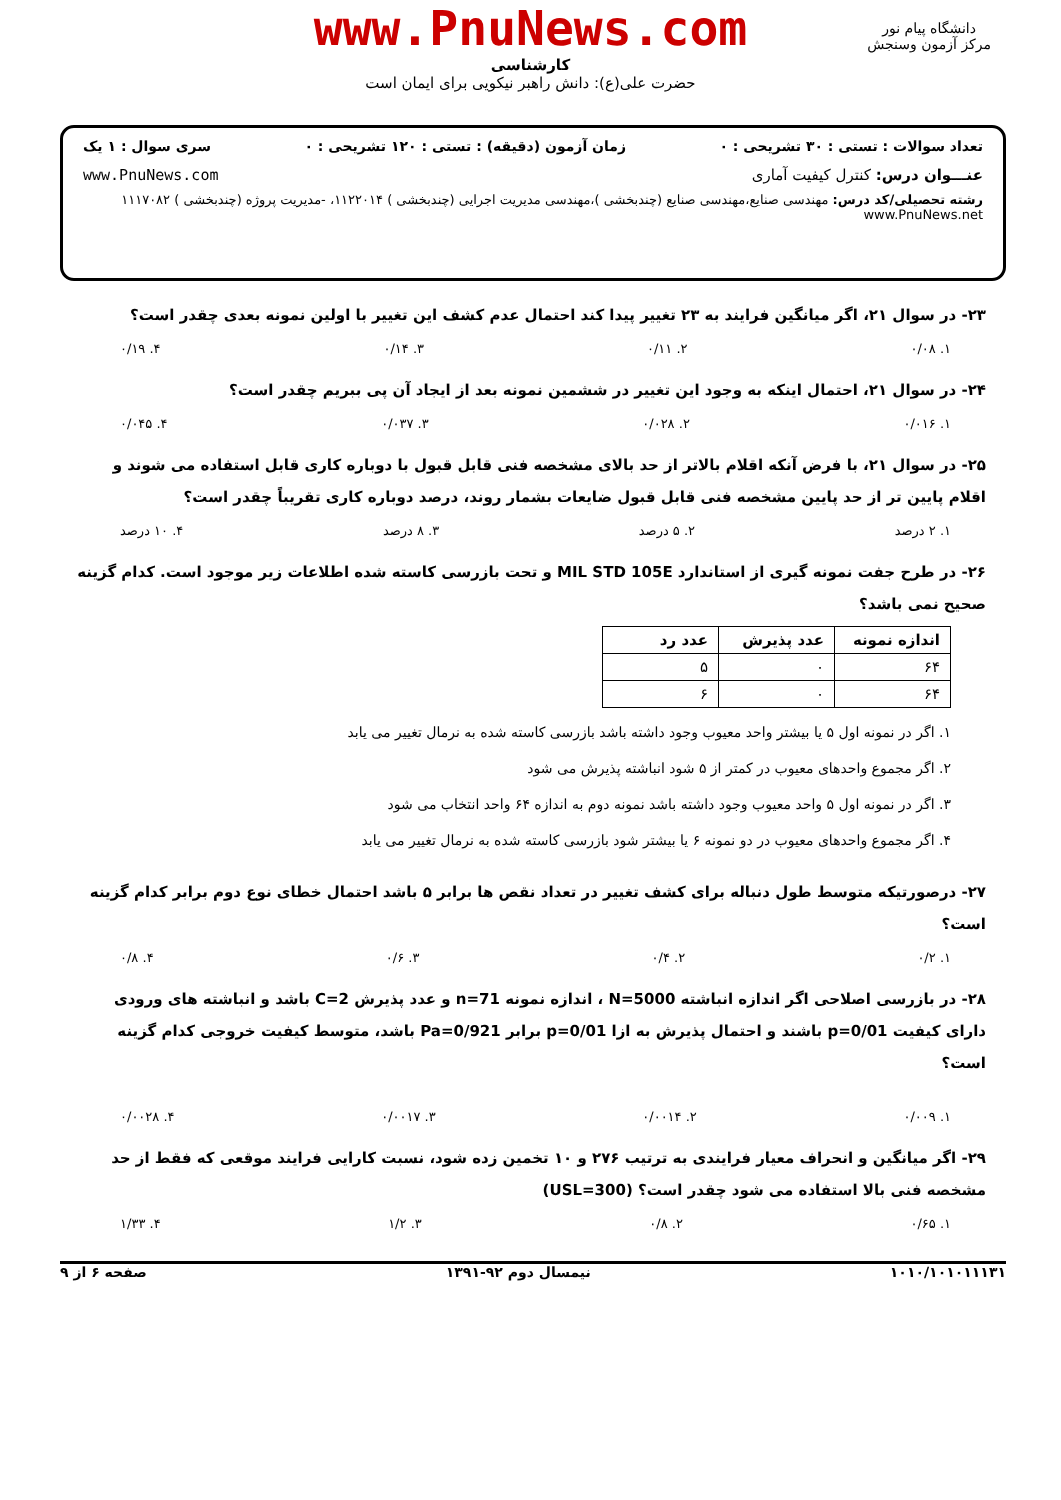www.PnuNews.com
کارشناسی
حضرت علی(ع): دانش راهبر نیکویی برای ایمان است
دانشگاه پیام نور
مرکز آزمون وسنجش
تعداد سوالات : تستی : ۳۰ تشریحی : ۰ زمان آزمون (دقیقه) : تستی : ۱۲۰ تشریحی : ۰ سری سوال : ۱ یک
عنـــوان درس: کنترل کیفیت آماری www.PnuNews.com
رشته تحصیلی/کد درس: مهندسی صنایع،مهندسی صنایع (چندبخشی )،مهندسی مدیریت اجرایی (چندبخشی ) ۱۱۲۲۰۱۴، -مدیریت پروژه (چندبخشی ) ۱۱۱۷۰۸۲ www.PnuNews.net
۲۳- در سوال ۲۱، اگر میانگین فرایند به ۲۳ تغییر پیدا کند احتمال عدم کشف این تغییر با اولین نمونه بعدی چقدر است؟
۱. ۰/۰۸ ۲. ۰/۱۱ ۳. ۰/۱۴ ۴. ۰/۱۹
۲۴- در سوال ۲۱، احتمال اینکه به وجود این تغییر در ششمین نمونه بعد از ایجاد آن پی ببریم چقدر است؟
۱. ۰/۰۱۶ ۲. ۰/۰۲۸ ۳. ۰/۰۳۷ ۴. ۰/۰۴۵
۲۵- در سوال ۲۱، با فرض آنکه اقلام بالاتر از حد بالای مشخصه فنی قابل قبول با دوباره کاری قابل استفاده می شوند و اقلام پایین تر از حد پایین مشخصه فنی قابل قبول ضایعات بشمار روند، درصد دوباره کاری تقریباً چقدر است؟
۱. ۲ درصد ۲. ۵ درصد ۳. ۸ درصد ۴. ۱۰ درصد
۲۶- در طرح جفت نمونه گیری از استاندارد MIL STD 105E و تحت بازرسی کاسته شده اطلاعات زیر موجود است. کدام گزینه صحیح نمی باشد؟
| اندازه نمونه | عدد پذیرش | عدد رد |
| --- | --- | --- |
| ۶۴ | ۰ | ۵ |
| ۶۴ | ۰ | ۶ |
۱. اگر در نمونه اول ۵ یا بیشتر واحد معیوب وجود داشته باشد بازرسی کاسته شده به نرمال تغییر می یابد
۲. اگر مجموع واحدهای معیوب در کمتر از ۵ شود انباشته پذیرش می شود
۳. اگر در نمونه اول ۵ واحد معیوب وجود داشته باشد نمونه دوم به اندازه ۶۴ واحد انتخاب می شود
۴. اگر مجموع واحدهای معیوب در دو نمونه ۶ یا بیشتر شود بازرسی کاسته شده به نرمال تغییر می یابد
۲۷- درصورتیکه متوسط طول دنباله برای کشف تغییر در تعداد نقص ها برابر ۵ باشد احتمال خطای نوع دوم برابر کدام گزینه است؟
۱. ۰/۲ ۲. ۰/۴ ۳. ۰/۶ ۴. ۰/۸
۲۸- در بازرسی اصلاحی اگر اندازه انباشته N=5000 ، اندازه نمونه n=71 و عدد پذیرش C=2 باشد و انباشته های ورودی دارای کیفیت p=0/01 باشند و احتمال پذیرش به ازا p=0/01 برابر Pa=0/921 باشد، متوسط کیفیت خروجی کدام گزینه است؟
۱. ۰/۰۰۹ ۲. ۰/۰۰۱۴ ۳. ۰/۰۰۱۷ ۴. ۰/۰۰۲۸
۲۹- اگر میانگین و انحراف معیار فرایندی به ترتیب ۲۷۶ و ۱۰ تخمین زده شود، نسبت کارایی فرایند موقعی که فقط از حد مشخصه فنی بالا استفاده می شود چقدر است؟ (USL=300)
۱. ۰/۶۵ ۲. ۰/۸ ۳. ۱/۲ ۴. ۱/۳۳
۱۰۱۰/۱۰۱۰۱۱۱۳۱ نیمسال دوم ۹۲-۱۳۹۱ صفحه ۶ از ۹